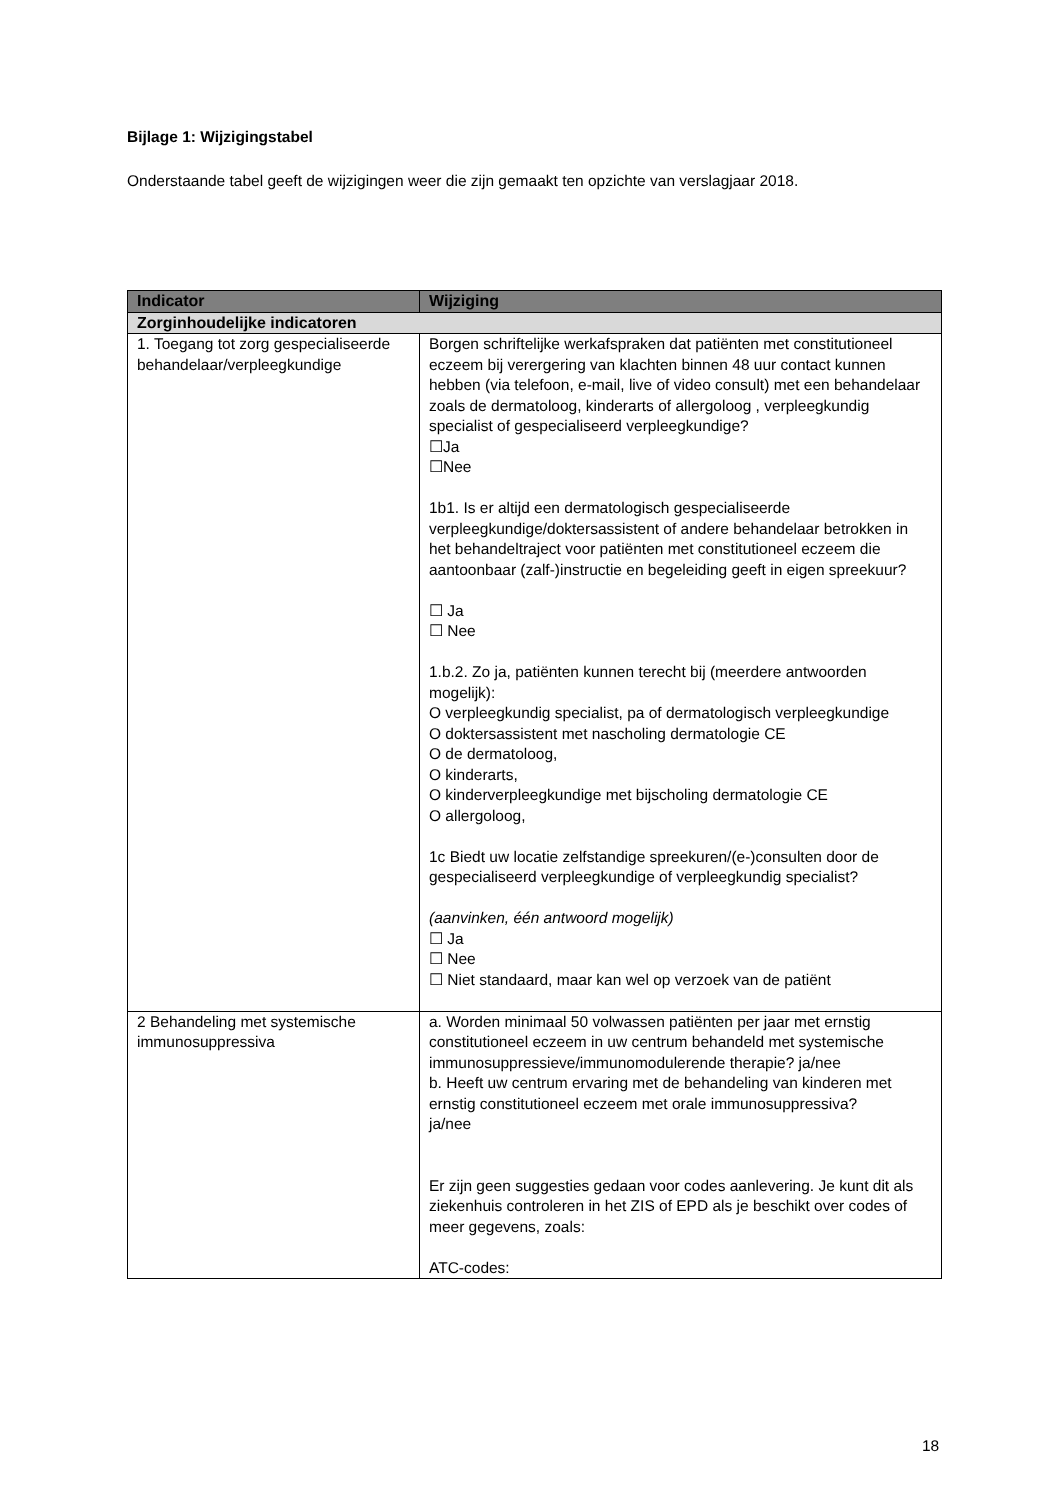​
Bijlage 1: Wijzigingstabel
Onderstaande tabel geeft de wijzigingen weer die zijn gemaakt ten opzichte van verslagjaar 2018.
| Indicator | Wijziging |
| --- | --- |
| Zorginhoudelijke indicatoren | |
| 1. Toegang tot zorg gespecialiseerde behandelaar/verpleegkundige | Borgen schriftelijke werkafspraken dat patiënten met constitutioneel eczeem bij verergering van klachten binnen 48 uur contact kunnen hebben (via telefoon, e-mail, live of video consult) met een behandelaar zoals de dermatoloog, kinderarts of allergoloog , verpleegkundig specialist of gespecialiseerd verpleegkundige? ☐Ja ☐Nee 1b1. Is er altijd een dermatologisch gespecialiseerde verpleegkundige/doktersassistent of andere behandelaar betrokken in het behandeltraject voor patiënten met constitutioneel eczeem die aantoonbaar (zalf-)instructie en begeleiding geeft in eigen spreekuur? ☐ Ja ☐ Nee 1.b.2. Zo ja, patiënten kunnen terecht bij (meerdere antwoorden mogelijk): O verpleegkundig specialist, pa of dermatologisch verpleegkundige O doktersassistent met nascholing dermatologie CE O de dermatoloog, O kinderarts, O kinderverpleegkundige met bijscholing dermatologie CE O allergoloog, 1c Biedt uw locatie zelfstandige spreekuren/(e-)consulten door de gespecialiseerd verpleegkundige of verpleegkundig specialist? (aanvinken, één antwoord mogelijk) ☐ Ja ☐ Nee ☐ Niet standaard, maar kan wel op verzoek van de patiënt |
| 2 Behandeling met systemische immunosuppressiva | a. Worden minimaal 50 volwassen patiënten per jaar met ernstig constitutioneel eczeem in uw centrum behandeld met systemische immunosuppressieve/immunomodulerende therapie? ja/nee b. Heeft uw centrum ervaring met de behandeling van kinderen met ernstig constitutioneel eczeem met orale immunosuppressiva? ja/nee Er zijn geen suggesties gedaan voor codes aanlevering. Je kunt dit als ziekenhuis controleren in het ZIS of EPD als je beschikt over codes of meer gegevens, zoals: ATC-codes: |
18